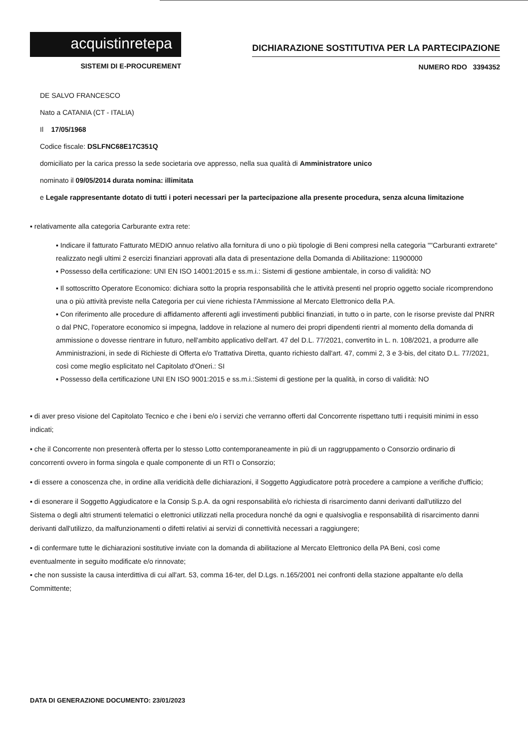acquistinretepa
SISTEMI DI E-PROCUREMENT
DICHIARAZIONE SOSTITUTIVA PER LA PARTECIPAZIONE
NUMERO RDO 3394352
DE SALVO FRANCESCO
Nato a CATANIA (CT - ITALIA)
Il 17/05/1968
Codice fiscale: DSLFNC68E17C351Q
domiciliato per la carica presso la sede societaria ove appresso, nella sua qualità di Amministratore unico
nominato il 09/05/2014 durata nomina: illimitata
e Legale rappresentante dotato di tutti i poteri necessari per la partecipazione alla presente procedura, senza alcuna limitazione
▪ relativamente alla categoria Carburante extra rete:
▪ Indicare il fatturato Fatturato MEDIO annuo relativo alla fornitura di uno o più tipologie di Beni compresi nella categoria ""Carburanti extrarete" realizzato negli ultimi 2 esercizi finanziari approvati alla data di presentazione della Domanda di Abilitazione: 11900000
▪ Possesso della certificazione: UNI EN ISO 14001:2015 e ss.m.i.: Sistemi di gestione ambientale, in corso di validità: NO
▪ Il sottoscritto Operatore Economico: dichiara sotto la propria responsabilità che le attività presenti nel proprio oggetto sociale ricomprendono una o più attività previste nella Categoria per cui viene richiesta l'Ammissione al Mercato Elettronico della P.A.
▪ Con riferimento alle procedure di affidamento afferenti agli investimenti pubblici finanziati, in tutto o in parte, con le risorse previste dal PNRR o dal PNC, l'operatore economico si impegna, laddove in relazione al numero dei propri dipendenti rientri al momento della domanda di ammissione o dovesse rientrare in futuro, nell'ambito applicativo dell'art. 47 del D.L. 77/2021, convertito in L. n. 108/2021, a produrre alle Amministrazioni, in sede di Richieste di Offerta e/o Trattativa Diretta, quanto richiesto dall'art. 47, commi 2, 3 e 3-bis, del citato D.L. 77/2021, così come meglio esplicitato nel Capitolato d'Oneri.: SI
▪ Possesso della certificazione UNI EN ISO 9001:2015 e ss.m.i.:Sistemi di gestione per la qualità, in corso di validità: NO
▪ di aver preso visione del Capitolato Tecnico e che i beni e/o i servizi che verranno offerti dal Concorrente rispettano tutti i requisiti minimi in esso indicati;
▪ che il Concorrente non presenterà offerta per lo stesso Lotto contemporaneamente in più di un raggruppamento o Consorzio ordinario di concorrenti ovvero in forma singola e quale componente di un RTI o Consorzio;
▪ di essere a conoscenza che, in ordine alla veridicità delle dichiarazioni, il Soggetto Aggiudicatore potrà procedere a campione a verifiche d'ufficio;
▪ di esonerare il Soggetto Aggiudicatore e la Consip S.p.A. da ogni responsabilità e/o richiesta di risarcimento danni derivanti dall'utilizzo del Sistema o degli altri strumenti telematici o elettronici utilizzati nella procedura nonché da ogni e qualsivoglia e responsabilità di risarcimento danni derivanti dall'utilizzo, da malfunzionamenti o difetti relativi ai servizi di connettività necessari a raggiungere;
▪ di confermare tutte le dichiarazioni sostitutive inviate con la domanda di abilitazione al Mercato Elettronico della PA Beni, così come eventualmente in seguito modificate e/o rinnovate;
▪ che non sussiste la causa interdittiva di cui all'art. 53, comma 16-ter, del D.Lgs. n.165/2001 nei confronti della stazione appaltante e/o della Committente;
DATA DI GENERAZIONE DOCUMENTO: 23/01/2023